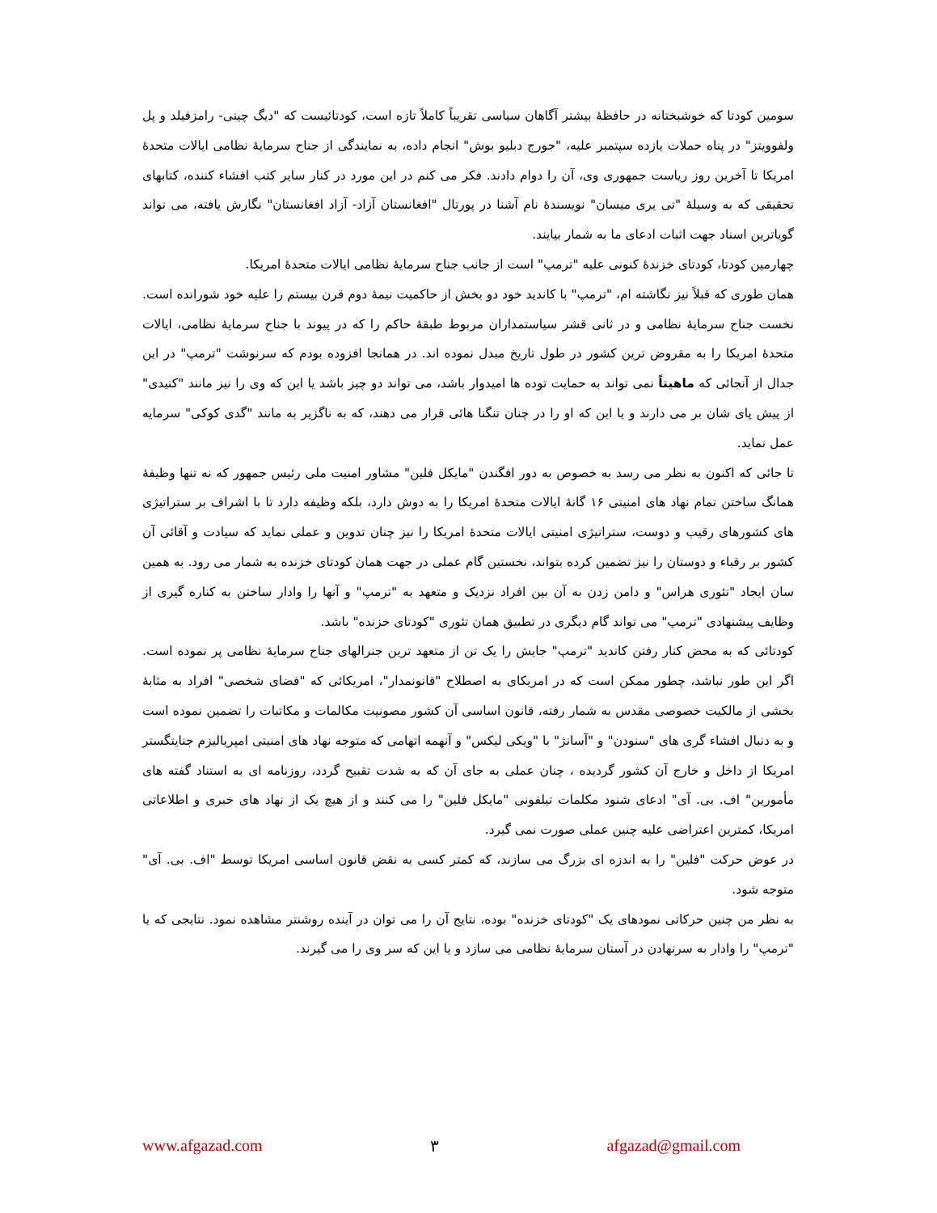سومین کودتا که خوشبختانه در حافظهٔ بیشتر آگاهان سیاسی تقریباً کاملاً تازه است، کودتائیست که "دیگ چینی- رامزفیلد و پل ولفوویتز" در پناه حملات یازده سپتمبر علیه، "جورج دبلیو بوش" انجام داده، به نمایندگی از جناح سرمایهٔ نظامی ایالات متحدهٔ امریکا تا آخرین روز ریاست جمهوری وی، آن را دوام دادند. فکر می کنم در این مورد در کنار سایر کتب افشاء کننده، کتابهای تحقیقی که به وسیلهٔ "تی یری میسان" نویسندهٔ نام آشنا در پورتال "افغانستان آزاد- آزاد افغانستان" نگارش یافته، می تواند گویاترین اسناد جهت اثبات ادعای ما به شمار بیایند.
چهارمین کودتا، کودتای خزندهٔ کنونی علیه "ترمپ" است از جانب جناح سرمایهٔ نظامی ایالات متحدهٔ امریکا.
همان طوری که قبلاً نیز نگاشته ام، "ترمپ" با کاندید خود دو بخش از حاکمیت نیمهٔ دوم قرن بیستم را علیه خود شورانده است. نخست جناح سرمایهٔ نظامی و در ثانی قشر سیاستمداران مربوط طبقهٔ حاکم را که در پیوند با جناح سرمایهٔ نظامی، ایالات متحدهٔ امریکا را به مقروض ترین کشور در طول تاریخ مبدل نموده اند. در همانجا افزوده بودم که سرنوشت "ترمپ" در این جدال از آنجائی که ماهیتاً نمی تواند به حمایت توده ها امیدوار باشد، می تواند دو چیز باشد یا این که وی را نیز مانند "کنیدی" از پیش پای شان بر می دارند و یا این که او را در چنان تنگنا هائی قرار می دهند، که به ناگزیر به مانند "گدی کوکی" سرمایه عمل نماید.
تا جائی که اکنون به نظر می رسد به خصوص به دور افگندن "مایکل فلین" مشاور امنیت ملی رئیس جمهور که نه تنها وظیفهٔ همانگ ساختن تمام نهاد های امنیتی ۱۶ گانهٔ ایالات متحدهٔ امریکا را به دوش دارد، بلکه وظیفه دارد تا با اشراف بر ستراتیژی های کشورهای رقیب و دوست، ستراتیژی امنیتی ایالات متحدهٔ امریکا را نیز چنان تدوین و عملی نماید که سیادت و آقائی آن کشور بر رقباء و دوستان را نیز تضمین کرده بتواند، نخستین گام عملی در جهت همان کودتای خزنده به شمار می رود. به همین سان ایجاد "تئوری هراس" و دامن زدن به آن بین افراد نزدیک و متعهد به "ترمپ" و آنها را وادار ساختن به کناره گیری از وظایف پیشنهادی "ترمپ" می تواند گام دیگری در تطبیق همان تئوری "کودتای خزنده" باشد.
کودتائی که به محض کنار رفتن کاندید "ترمپ" جایش را یک تن از متعهد ترین جنرالهای جناح سرمایهٔ نظامی پر نموده است. اگر این طور نباشد، چطور ممکن است که در امریکای به اصطلاح "قانونمدار"، امریکائی که "فضای شخصی" افراد به مثابهٔ بخشی از مالکیت خصوصی مقدس به شمار رفته، قانون اساسی آن کشور مصونیت مکالمات و مکاتبات را تضمین نموده است و به دنبال افشاء گری های "سنودن" و "آسانژ" با "ویکی لیکس" و آنهمه اتهامی که متوجه نهاد های امنیتی امپریالیزم جنایتگستر امریکا از داخل و خارج آن کشور گردیده ، چنان عملی به جای آن که به شدت تقبیح گردد، روزنامه ای به استناد گفته های مأمورین" اف. بی. آی" ادعای شنود مکلمات تیلفونی "مایکل فلین" را می کنند و از هیچ یک از نهاد های خبری و اطلاعاتی امریکا، کمترین اعتراضی علیه چنین عملی صورت نمی گیرد.
در عوض حرکت "فلین" را به اندزه ای بزرگ می سازند، که کمتر کسی به نقض قانون اساسی امریکا توسط "اف. بی. آی" متوجه شود.
به نظر من چنین حرکاتی نمودهای یک "کودتای خزنده" بوده، نتایج آن را می توان در آینده روشنتر مشاهده نمود. نتایجی که یا "ترمپ" را وادار به سرنهادن در آستان سرمایهٔ نظامی می سازد و یا این که سر وی را می گیرند.
www.afgazad.com ۳ afgazad@gmail.com